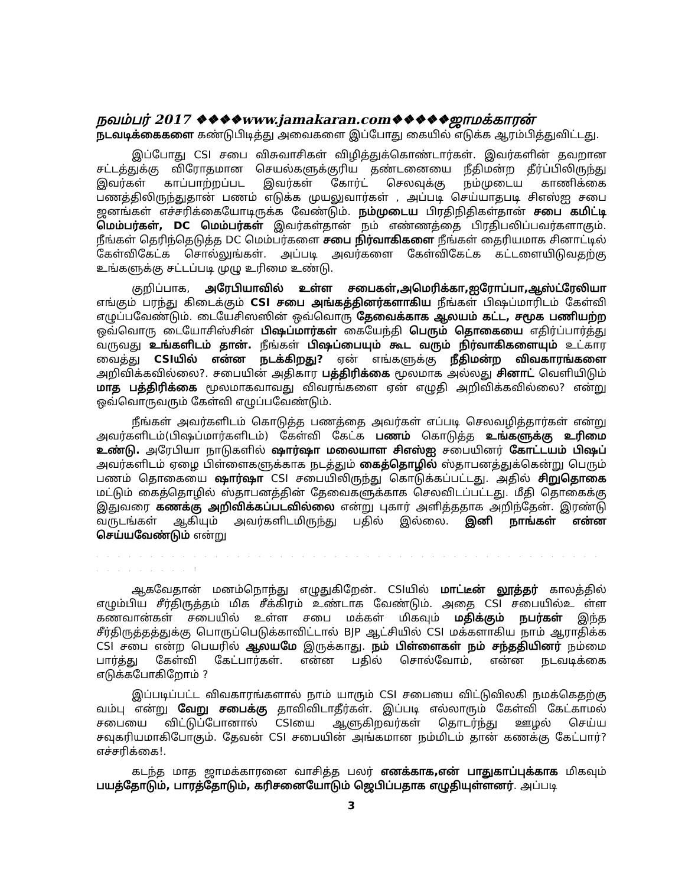நவம்பர் 2017 ❖❖❖❖www.jamakaran.com❖❖❖❖❖ஜாமக்காரன்
நடவடிக்கைகளை கண்டுபிடித்து அவைகளை இப்போது கையில் எடுக்க ஆரம்பித்துவிட்டது.
இப்போது CSI சபை விசுவாசிகள் விழித்துக்கொண்டார்கள். இவர்களின் தவறான சட்டத்துக்கு விரோதமான செயல்களுக்குரிய தண்டனையை நீதிமன்ற தீர்ப்பிலிருந்து இவர்கள் காப்பாற்றப்பட இவர்கள் கோர்ட் செலவுக்கு நம்முடைய காணிக்கை பணத்திலிருந்துதான் பணம் எடுக்க முயலுவார்கள் , அப்படி செய்யாதபடி சிஎஸ்ஐ சபை ஜனங்கள் எச்சரிக்கையோடிருக்க வேண்டும். நம்முடைய பிரதிநிதிகள்தான் சபை கமிட்டி மெம்பர்கள், DC மெம்பர்கள் இவர்கள்தான் நம் எண்ணத்தை பிரதிபலிப்பவர்களாகும். நீங்கள் தெரிந்தெடுத்த DC மெம்பர்களை சபை நிர்வாகிகளை நீங்கள் தைரியமாக சினாட்டில் கேள்விகேட்க சொல்லுங்கள். அப்படி அவர்களை கேள்விகேட்க கட்டளையிடுவதற்கு உங்களுக்கு சட்டப்படி முழு உரிமை உண்டு.
குறிப்பாக, அரேபியாவில் உள்ள சபைகள்,அமெரிக்கா,ஐரோப்பா,ஆஸ்ட்ரேலியா எங்கும் பரந்து கிடைக்கும் CSI சபை அங்கத்தினர்களாகிய நீங்கள் பிஷப்மாரிடம் கேள்வி எழுப்பவேண்டும். டையேசிஸஸின் ஒவ்வொரு தேவைக்காக ஆலயம் கட்ட, சமூக பணியற்ற ஒவ்வொரு டையோசிஸ்சின் பிஷப்மார்கள் கையேந்தி பெரும் தொகையை எதிர்ப்பார்த்து வருவது உங்களிடம் தான். நீங்கள் பிஷப்பையும் கூட வரும் நிர்வாகிகளையும் உட்கார வைத்து CSIயில் என்ன நடக்கிறது? ஏன் எங்களுக்கு நீதிமன்ற விவகாரங்களை அறிவிக்கவில்லை?. சபையின் அதிகார பத்திரிக்கை மூலமாக அல்லது சினாட் வெளியிடும் மாத பத்திரிக்கை மூலமாகவாவது விவரங்களை ஏன் எழுதி அறிவிக்கவில்லை? என்று ஒவ்வொருவரும் கேள்வி எழுப்பவேண்டும்.
நீங்கள் அவர்களிடம் கொடுத்த பணத்தை அவர்கள் எப்படி செலவழித்தார்கள் என்று அவர்களிடம்(பிஷப்மார்களிடம்) கேள்வி கேட்க பணம் கொடுத்த உங்களுக்கு உரிமை உண்டு. அரேபியா நாடுகளில் ஷார்ஷா மலையாள சிஎஸ்ஐ சபையினர் கோட்டயம் பிஷப் அவர்களிடம் ஏழை பிள்ளைகளுக்காக நடத்தும் கைத்தொழில் ஸ்தாபனத்துக்கென்று பெரும் பணம் தொகையை ஷார்ஷா CSI சபையிலிருந்து கொடுக்கப்பட்டது. அதில் சிறுதொகை மட்டும் கைத்தொழில் ஸ்தாபனத்தின் தேவைகளுக்காக செலவிடப்பட்டது. மீதி தொகைக்கு இதுவரை கணக்கு அறிவிக்கப்படவில்லை என்று புகார் அளித்ததாக அறிந்தேன். இரண்டு வருடங்கள் ஆகியும் அவர்களிடமிருந்து பதில் இல்லை. இனி நாங்கள் என்ன செய்யவேண்டும் என்று
. . . . . . . . . . . . . . . . . . . . . . . . . . . . . . . . . . . . . . . . . . . . . . . . . . . . . . . . !
ஆகவேதான் மனம்நொந்து எழுதுகிறேன். CSIயில் மாட்டீன் லூத்தர் காலத்தில் எழும்பிய சீர்திருத்தம் மிக சீக்கிரம் உண்டாக வேண்டும். அதை CSI சபையில்உ ள்ள கணவான்கள் சபையில் உள்ள சபை மக்கள் மிகவும் மதிக்கும் நபர்கள் இந்த சீர்திருத்தத்துக்கு பொருப்பெடுக்காவிட்டால் BJP ஆட்சியில் CSI மக்களாகிய நாம் ஆராதிக்க CSI சபை என்ற பெயரில் ஆலயமே இருக்காது. நம் பிள்ளைகள் நம் சந்ததியினர் நம்மை பார்த்து கேள்வி கேட்பார்கள். என்ன பதில் சொல்வோம், என்ன நடவடிக்கை எடுக்கபோகிறோம் ?
இப்படிப்பட்ட விவகாரங்களால் நாம் யாரும் CSI சபையை விட்டுவிலகி நமக்கெதற்கு வம்பு என்று வேறு சபைக்கு தாவிவிடாதீர்கள். இப்படி எல்லாரும் கேள்வி கேட்காமல் சபையை விட்டுப்போனால் CSIயை ஆளுகிறவர்கள் தொடர்ந்து ஊழல் செய்ய சவுகரியமாகிபோகும். தேவன் CSI சபையின் அங்கமான நம்மிடம் தான் கணக்கு கேட்பார்? எச்சரிக்கை!.
கடந்த மாத ஜாமக்காரனை வாசித்த பலர் எனக்காக,என் பாதுகாப்புக்காக மிகவும் பயத்தோடும், பாரத்தோடும், கரிசனையோடும் ஜெபிப்பதாக எழுதியுள்ளனர். அப்படி
3